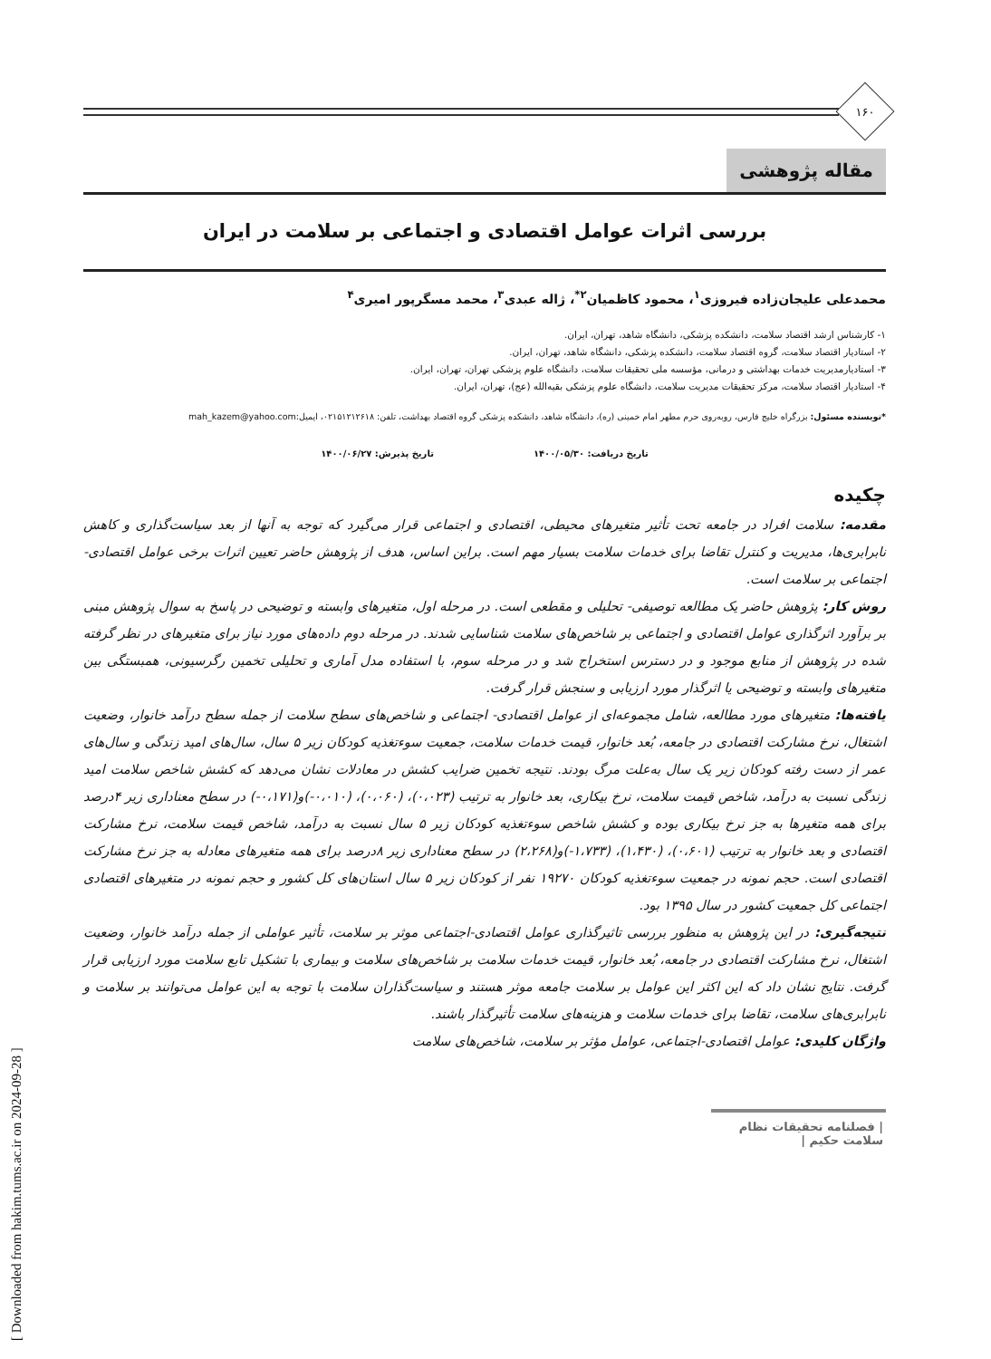۱۶۰
مقاله پژوهشی
بررسی اثرات عوامل اقتصادی و اجتماعی بر سلامت در ایران
محمدعلی علیجان‌زاده فیروزی<sup>۱</sup>، محمود کاظمیان<sup>۲*</sup>، ژاله عبدی<sup>۳</sup>، محمد مسگرپور امیری<sup>۴</sup>
۱- کارشناس ارشد اقتصاد سلامت، دانشکده پزشکی، دانشگاه شاهد، تهران، ایران.
۲- استادیار اقتصاد سلامت، گروه اقتصاد سلامت، دانشکده پزشکی، دانشگاه شاهد، تهران، ایران.
۳- استادیارمدیریت خدمات بهداشتی و درمانی، مؤسسه ملی تحقیقات سلامت، دانشگاه علوم پزشکی تهران، تهران، ایران.
۴- استادیار اقتصاد سلامت، مرکز تحقیقات مدیریت سلامت، دانشگاه علوم پزشکی بقیه‌الله (عج)، تهران، ایران.
*نویسنده مسئول: بزرگراه خلیج فارس، روبه‌روی حرم مطهر امام خمینی (ره)، دانشگاه شاهد، دانشکده پزشکی گروه اقتصاد بهداشت، تلفن: ۰۲۱۵۱۲۱۲۶۱۸، ایمیل:mah_kazem@yahoo.com
تاریخ دریافت: ۱۴۰۰/۰۵/۳۰ تاریخ پذیرش: ۱۴۰۰/۰۶/۲۷
چکیده
مقدمه: سلامت افراد در جامعه تحت تأثیر متغیرهای محیطی، اقتصادی و اجتماعی قرار می‌گیرد که توجه به آنها از بعد سیاست‌گذاری و کاهش نابرابری‌ها، مدیریت و کنترل تقاضا برای خدمات سلامت بسیار مهم است. براین اساس، هدف از پژوهش حاضر تعیین اثرات برخی عوامل اقتصادی-اجتماعی بر سلامت است.
روش کار: پژوهش حاضر یک مطالعه توصیفی- تحلیلی و مقطعی است. در مرحله اول، متغیرهای وابسته و توضیحی در پاسخ به سوال پژوهش مبنی بر برآورد اثرگذاری عوامل اقتصادی و اجتماعی بر شاخص‌های سلامت شناسایی شدند. در مرحله دوم داده‌های مورد نیاز برای متغیرهای در نظر گرفته شده در پژوهش از منابع موجود و در دسترس استخراج شد و در مرحله سوم، با استفاده مدل آماری و تحلیلی تخمین رگرسیونی، همبستگی بین متغیرهای وابسته و توضیحی یا اثرگذار مورد ارزیابی و سنجش قرار گرفت.
یافته‌ها: متغیرهای مورد مطالعه، شامل مجموعه‌ای از عوامل اقتصادی- اجتماعی و شاخص‌های سطح سلامت از جمله سطح درآمد خانوار، وضعیت اشتغال، نرخ مشارکت اقتصادی در جامعه، بُعد خانوار، قیمت خدمات سلامت، جمعیت سوءتغذیه کودکان زیر ۵ سال، سال‌های امید زندگی و سال‌های عمر از دست رفته کودکان زیر یک سال به‌علت مرگ بودند. نتیجه تخمین ضرایب کشش در معادلات نشان می‌دهد که کشش شاخص سلامت امید زندگی نسبت به درآمد، شاخص قیمت سلامت، نرخ بیکاری، بعد خانوار به ترتیب (۰،۰۲۳)، (۰،۰۶۰)، (۰،۰۱۰-)و(۰،۱۷۱-) در سطح معناداری زیر ۴درصد برای همه متغیرها به جز نرخ بیکاری بوده و کشش شاخص سوءتغذیه کودکان زیر ۵ سال نسبت به درآمد، شاخص قیمت سلامت، نرخ مشارکت اقتصادی و بعد خانوار به ترتیب (۰،۶۰۱)، (۱،۴۳۰)، (۱،۷۳۳-)و(۲،۲۶۸) در سطح معناداری زیر ۸درصد برای همه متغیرهای معادله به جز نرخ مشارکت اقتصادی است. حجم نمونه در جمعیت سوءتغذیه کودکان ۱۹۲۷۰ نفر از کودکان زیر ۵ سال استان‌های کل کشور و حجم نمونه در متغیرهای اقتصادی اجتماعی کل جمعیت کشور در سال ۱۳۹۵ بود.
نتیجه‌گیری: در این پژوهش به منظور بررسی تاثیرگذاری عوامل اقتصادی-اجتماعی موثر بر سلامت، تأثیر عواملی از جمله درآمد خانوار، وضعیت اشتغال، نرخ مشارکت اقتصادی در جامعه، بُعد خانوار، قیمت خدمات سلامت بر شاخص‌های سلامت و بیماری با تشکیل تابع سلامت مورد ارزیابی قرار گرفت. نتایج نشان داد که این اکثر این عوامل بر سلامت جامعه موثر هستند و سیاست‌گذاران سلامت با توجه به این عوامل می‌توانند بر سلامت و نابرابری‌های سلامت، تقاضا برای خدمات سلامت و هزینه‌های سلامت تأثیرگذار باشند.
واژگان کلیدی: عوامل اقتصادی-اجتماعی، عوامل مؤثر بر سلامت، شاخص‌های سلامت
| فصلنامه تحقیقات نظام سلامت حکیم |
[ Downloaded from hakim.tums.ac.ir on 2024-09-28 ]